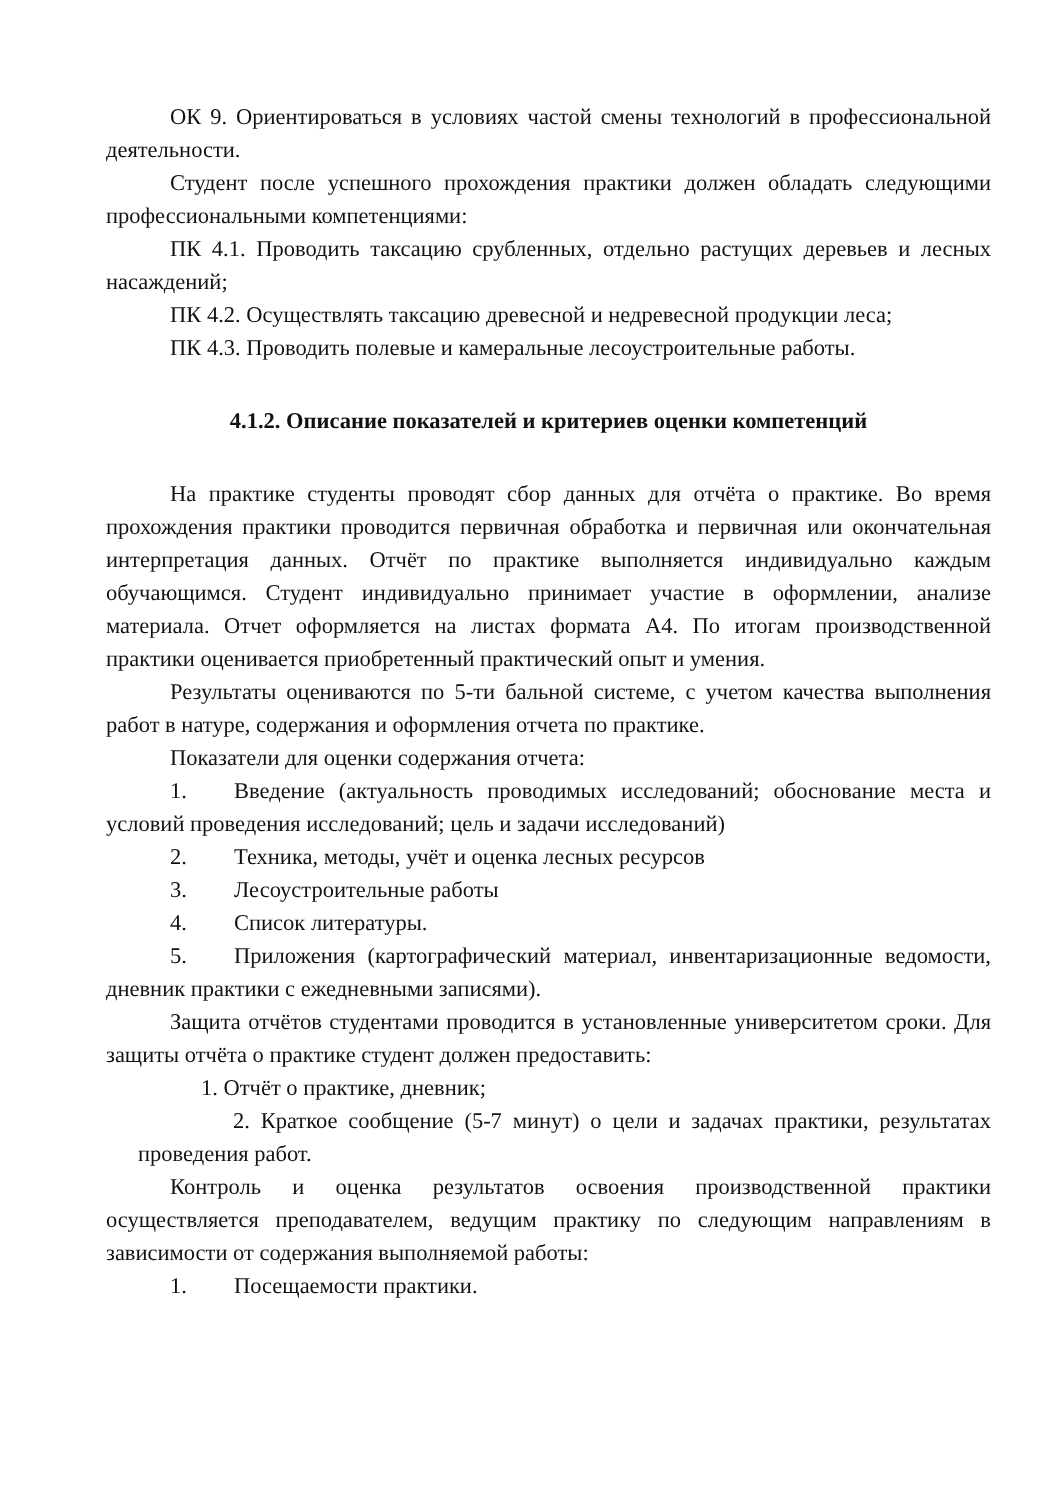ОК 9. Ориентироваться в условиях частой смены технологий в профессиональной деятельности.
Студент после успешного прохождения практики должен обладать следующими профессиональными компетенциями:
ПК 4.1. Проводить таксацию срубленных, отдельно растущих деревьев и лесных насаждений;
ПК 4.2. Осуществлять таксацию древесной и недревесной продукции леса;
ПК 4.3. Проводить полевые и камеральные лесоустроительные работы.
4.1.2. Описание показателей и критериев оценки компетенций
На практике студенты проводят сбор данных для отчёта о практике. Во время прохождения практики проводится первичная обработка и первичная или окончательная интерпретация данных. Отчёт по практике выполняется индивидуально каждым обучающимся. Студент индивидуально принимает участие в оформлении, анализе материала. Отчет оформляется на листах формата А4. По итогам производственной практики оценивается приобретенный практический опыт и умения.
Результаты оцениваются по 5-ти бальной системе, с учетом качества выполнения работ в натуре, содержания и оформления отчета по практике.
Показатели для оценки содержания отчета:
1. Введение (актуальность проводимых исследований; обоснование места и условий проведения исследований; цель и задачи исследований)
2. Техника, методы, учёт и оценка лесных ресурсов
3. Лесоустроительные работы
4. Список литературы.
5. Приложения (картографический материал, инвентаризационные ведомости, дневник практики с ежедневными записями).
Защита отчётов студентами проводится в установленные университетом сроки. Для защиты отчёта о практике студент должен предоставить:
1. Отчёт о практике, дневник;
2. Краткое сообщение (5-7 минут) о цели и задачах практики, результатах проведения работ.
Контроль и оценка результатов освоения производственной практики осуществляется преподавателем, ведущим практику по следующим направлениям в зависимости от содержания выполняемой работы:
1. Посещаемости практики.